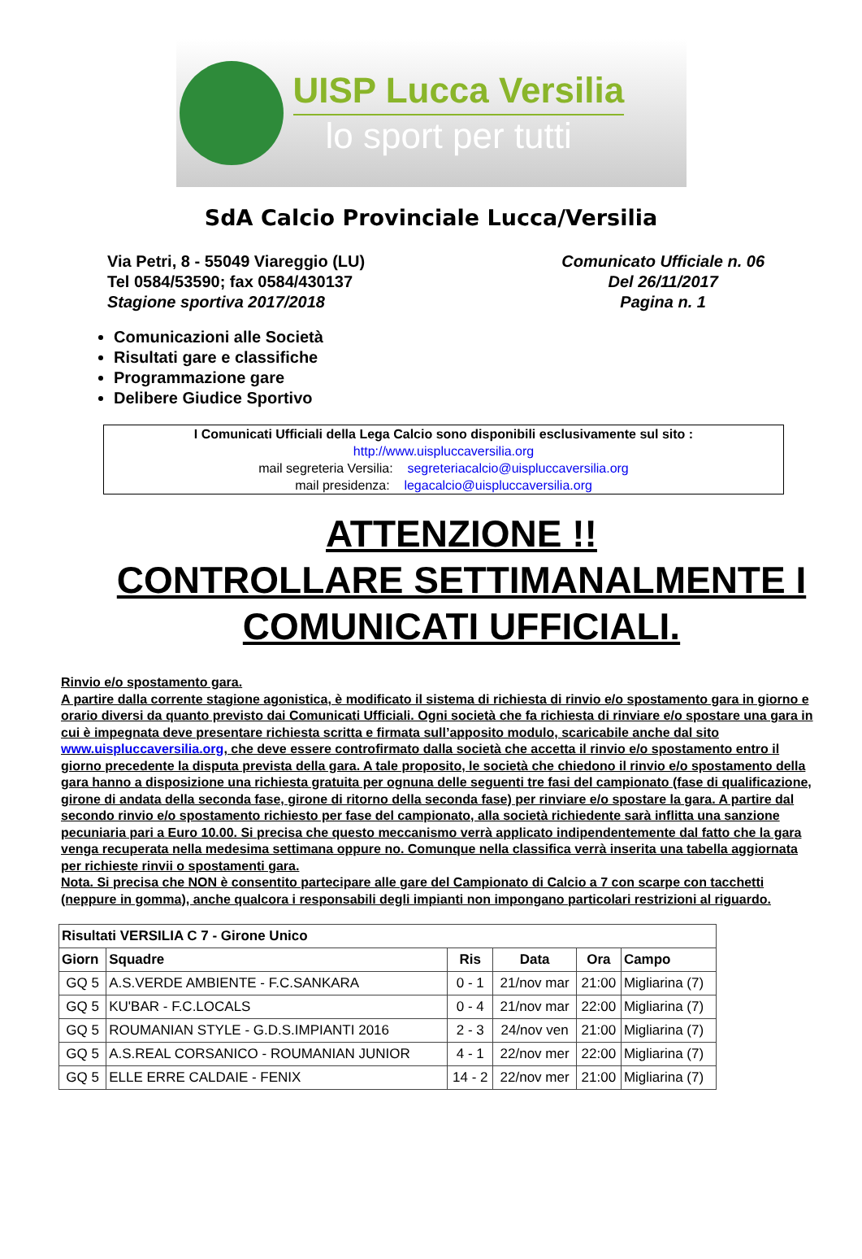UISP Lucca Versilia
lo sport per tutti
SdA Calcio Provinciale Lucca/Versilia
Via Petri, 8 - 55049 Viareggio (LU)
Tel 0584/53590; fax 0584/430137
Stagione sportiva 2017/2018
Comunicato Ufficiale n. 06
Del 26/11/2017
Pagina n. 1
Comunicazioni alle Società
Risultati gare e classifiche
Programmazione gare
Delibere Giudice Sportivo
I Comunicati Ufficiali della Lega Calcio sono disponibili esclusivamente sul sito :
http://www.uispluccaversilia.org
mail segreteria Versilia: segreteriacalcio@uispluccaversilia.org
mail presidenza: legacalcio@uispluccaversilia.org
ATTENZIONE !!
CONTROLLARE SETTIMANALMENTE I COMUNICATI UFFICIALI.
Rinvio e/o spostamento gara.
A partire dalla corrente stagione agonistica, è modificato il sistema di richiesta di rinvio e/o spostamento gara in giorno e orario diversi da quanto previsto dai Comunicati Ufficiali. Ogni società che fa richiesta di rinviare e/o spostare una gara in cui è impegnata deve presentare richiesta scritta e firmata sull’apposito modulo, scaricabile anche dal sito www.uispluccaversilia.org, che deve essere controfirmato dalla società che accetta il rinvio e/o spostamento entro il giorno precedente la disputa prevista della gara. A tale proposito, le società che chiedono il rinvio e/o spostamento della gara hanno a disposizione una richiesta gratuita per ognuna delle seguenti tre fasi del campionato (fase di qualificazione, girone di andata della seconda fase, girone di ritorno della seconda fase) per rinviare e/o spostare la gara. A partire dal secondo rinvio e/o spostamento richiesto per fase del campionato, alla società richiedente sarà inflitta una sanzione pecuniaria pari a Euro 10.00. Si precisa che questo meccanismo verrà applicato indipendentemente dal fatto che la gara venga recuperata nella medesima settimana oppure no. Comunque nella classifica verrà inserita una tabella aggiornata per richieste rinvii o spostamenti gara.
Nota. Si precisa che NON è consentito partecipare alle gare del Campionato di Calcio a 7 con scarpe con tacchetti (neppure in gomma), anche qualcora i responsabili degli impianti non impongano particolari restrizioni al riguardo.
| Risultati VERSILIA C 7 - Girone Unico | | | | | |
| --- | --- | --- | --- | --- | --- |
| Giorn | Squadre | Ris | Data | Ora | Campo |
| GQ 5 | A.S.VERDE AMBIENTE - F.C.SANKARA | 0 - 1 | 21/nov mar | 21:00 | Migliarina (7) |
| GQ 5 | KU'BAR - F.C.LOCALS | 0 - 4 | 21/nov mar | 22:00 | Migliarina (7) |
| GQ 5 | ROUMANIAN STYLE - G.D.S.IMPIANTI 2016 | 2 - 3 | 24/nov ven | 21:00 | Migliarina (7) |
| GQ 5 | A.S.REAL CORSANICO - ROUMANIAN JUNIOR | 4 - 1 | 22/nov mer | 22:00 | Migliarina (7) |
| GQ 5 | ELLE ERRE CALDAIE - FENIX | 14 - 2 | 22/nov mer | 21:00 | Migliarina (7) |